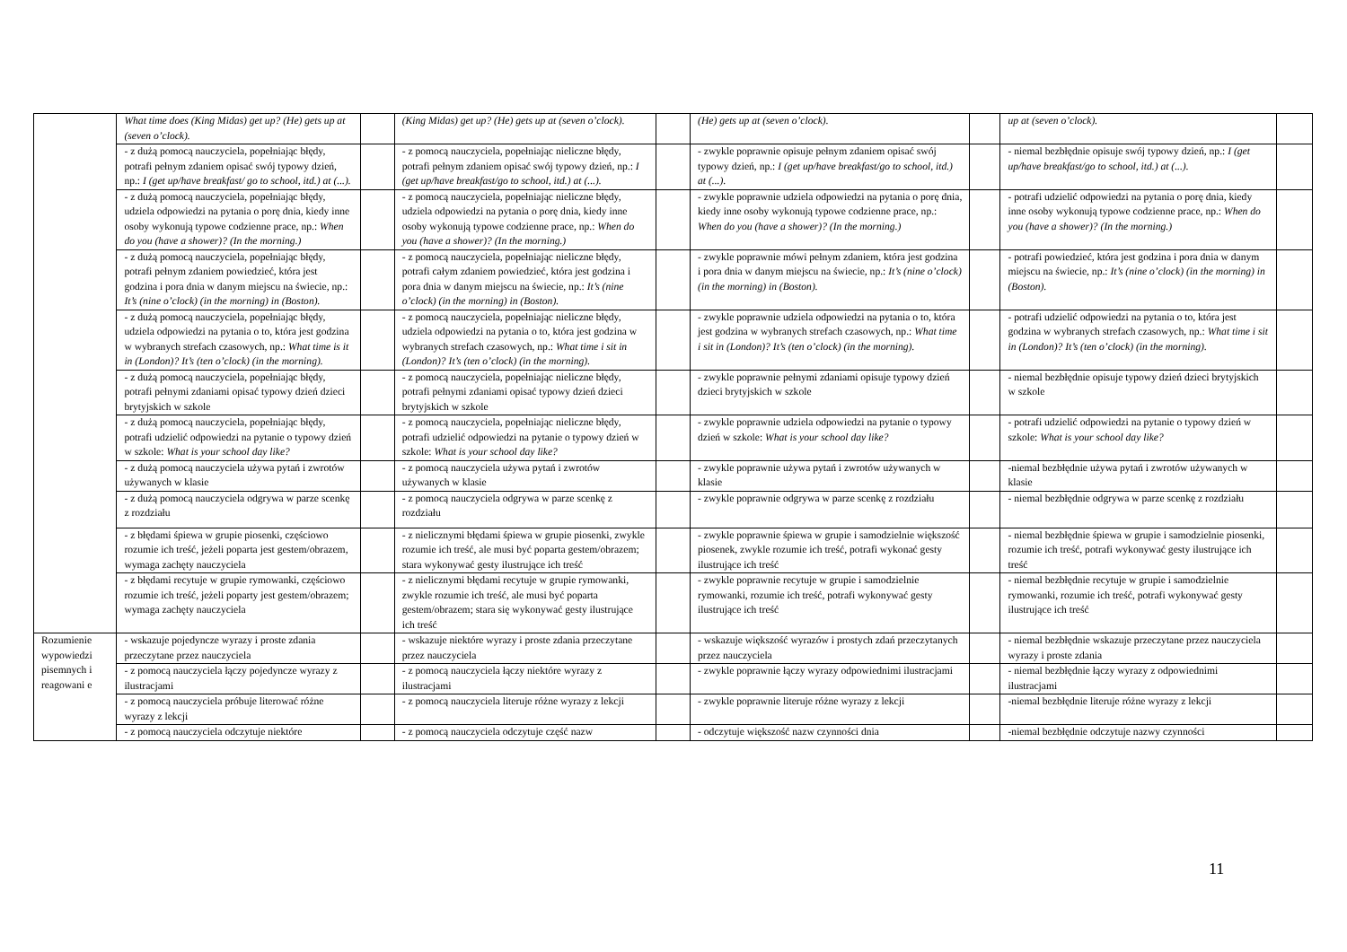| | What time does (King Midas) get up? (He) gets up at (seven o’clock). | | (King Midas) get up? (He) gets up at (seven o’clock). | | (He) gets up at (seven o’clock). | | up at (seven o’clock). | |
| | - z dużą pomocą nauczyciela, popełniając błędy, potrafi pełnym zdaniem opisać swój typowy dzień, np.: I (get up/have breakfast/ go to school, itd.) at (...). | | - z pomocą nauczyciela, popełniając nieliczne błędy, potrafi pełnym zdaniem opisać swój typowy dzień, np.: I (get up/have breakfast/go to school, itd.) at (...). | | - zwykle poprawnie opisuje pełnym zdaniem opisać swój typowy dzień, np.: I (get up/have breakfast/go to school, itd.) at (...). | | - niemal bezbłędnie opisuje swój typowy dzień, np.: I (get up/have breakfast/go to school, itd.) at (...). | |
| | - z dużą pomocą nauczyciela, popełniając błędy, udziela odpowiedzi na pytania o porę dnia, kiedy inne osoby wykonują typowe codzienne prace, np.: When do you (have a shower)? (In the morning.) | | - z pomocą nauczyciela, popełniając nieliczne błędy, udziela odpowiedzi na pytania o porę dnia, kiedy inne osoby wykonują typowe codzienne prace, np.: When do you (have a shower)? (In the morning.) | | - zwykle poprawnie udziela odpowiedzi na pytania o porę dnia, kiedy inne osoby wykonują typowe codzienne prace, np.: When do you (have a shower)? (In the morning.) | | - potrafi udzielić odpowiedzi na pytania o porę dnia, kiedy inne osoby wykonują typowe codzienne prace, np.: When do you (have a shower)? (In the morning.) | |
| | - z dużą pomocą nauczyciela, popełniając błędy, potrafi pełnym zdaniem powiedzieć, która jest godzina i pora dnia w danym miejscu na świecie, np.: It’s (nine o’clock) (in the morning) in (Boston). | | - z pomocą nauczyciela, popełniając nieliczne błędy, potrafi całym zdaniem powiedzieć, która jest godzina i pora dnia w danym miejscu na świecie, np.: It’s (nine o’clock) (in the morning) in (Boston). | | - zwykle poprawnie mówi pełnym zdaniem, która jest godzina i pora dnia w danym miejscu na świecie, np.: It’s (nine o’clock) (in the morning) in (Boston). | | - potrafi powiedzieć, która jest godzina i pora dnia w danym miejscu na świecie, np.: It’s (nine o’clock) (in the morning) in (Boston). | |
| | - z dużą pomocą nauczyciela, popełniając błędy, udziela odpowiedzi na pytania o to, która jest godzina w wybranych strefach czasowych, np.: What time is it in (London)? It’s (ten o’clock) (in the morning). | | - z pomocą nauczyciela, popełniając nieliczne błędy, udziela odpowiedzi na pytania o to, która jest godzina w wybranych strefach czasowych, np.: What time i sit in (London)? It’s (ten o’clock) (in the morning). | | - zwykle poprawnie udziela odpowiedzi na pytania o to, która jest godzina w wybranych strefach czasowych, np.: What time i sit in (London)? It’s (ten o’clock) (in the morning). | | - potrafi udzielić odpowiedzi na pytania o to, która jest godzina w wybranych strefach czasowych, np.: What time i sit in (London)? It’s (ten o’clock) (in the morning). | |
| | - z dużą pomocą nauczyciela, popełniając błędy, potrafi pełnymi zdaniami opisać typowy dzień dzieci brytyjskich w szkole | | - z pomocą nauczyciela, popełniając nieliczne błędy, potrafi pełnymi zdaniami opisać typowy dzień dzieci brytyjskich w szkole | | - zwykle poprawnie pełnymi zdaniami opisuje typowy dzień dzieci brytyjskich w szkole | | - niemal bezbłędnie opisuje typowy dzień dzieci brytyjskich w szkole | |
| | - z dużą pomocą nauczyciela, popełniając błędy, potrafi udzielić odpowiedzi na pytanie o typowy dzień w szkole: What is your school day like? | | - z pomocą nauczyciela, popełniając nieliczne błędy, potrafi udzielić odpowiedzi na pytanie o typowy dzień w szkole: What is your school day like? | | - zwykle poprawnie udziela odpowiedzi na pytanie o typowy dzień w szkole: What is your school day like? | | - potrafi udzielić odpowiedzi na pytanie o typowy dzień w szkole: What is your school day like? | |
| | - z dużą pomocą nauczyciela używa pytań i zwrotów używanych w klasie | | - z pomocą nauczyciela używa pytań i zwrotów używanych w klasie | | - zwykle poprawnie używa pytań i zwrotów używanych w klasie | | -niemal bezbłędnie używa pytań i zwrotów używanych w klasie | |
| | - z dużą pomocą nauczyciela odgrywa w parze scenkę z rozdziału | | - z pomocą nauczyciela odgrywa w parze scenkę z rozdziału | | - zwykle poprawnie odgrywa w parze scenkę z rozdziału | | - niemal bezbłędnie odgrywa w parze scenkę z rozdziału | |
| | - z błędami śpiewa w grupie piosenki, częściowo rozumie ich treść, jeżeli poparta jest gestem/obrazem, wymaga zachęty nauczyciela | | - z nielicznymi błędami śpiewa w grupie piosenki, zwykle rozumie ich treść, ale musi być poparta gestem/obrazem; stara wykonywać gesty ilustrujące ich treść | | - zwykle poprawnie śpiewa w grupie i samodzielnie większość piosenek, zwykle rozumie ich treść, potrafi wykonać gesty ilustrujące ich treść | | - niemal bezbłędnie śpiewa w grupie i samodzielnie piosenki, rozumie ich treść, potrafi wykonywać gesty ilustrujące ich treść | |
| | - z błędami recytuje w grupie rymowanki, częściowo rozumie ich treść, jeżeli poparty jest gestem/obrazem; wymaga zachęty nauczyciela | | - z nielicznymi błędami recytuje w grupie rymowanki, zwykle rozumie ich treść, ale musi być poparta gestem/obrazem; stara się wykonywać gesty ilustrujące ich treść | | - zwykle poprawnie recytuje w grupie i samodzielnie rymowanki, rozumie ich treść, potrafi wykonywać gesty ilustrujące ich treść | | - niemal bezbłędnie recytuje w grupie i samodzielnie rymowanki, rozumie ich treść, potrafi wykonywać gesty ilustrujące ich treść | |
| Rozumienie wypowiedzi pisemnych i reagowani e | - wskazuje pojedyncze wyrazy i proste zdania przeczytane przez nauczyciela | | - wskazuje niektóre wyrazy i proste zdania przeczytane przez nauczyciela | | - wskazuje większość wyrazów i prostych zdań przeczytanych przez nauczyciela | | - niemal bezbłędnie wskazuje przeczytane przez nauczyciela wyrazy i proste zdania | |
| | - z pomocą nauczyciela łączy pojedyncze wyrazy z ilustracjami | | - z pomocą nauczyciela łączy niektóre wyrazy z ilustracjami | | - zwykle poprawnie łączy wyrazy odpowiednimi ilustracjami | | - niemal bezbłędnie łączy wyrazy z odpowiednimi ilustracjami | |
| | - z pomocą nauczyciela próbuje literować różne wyrazy z lekcji | | - z pomocą nauczyciela literuje różne wyrazy z lekcji | | - zwykle poprawnie literuje różne wyrazy z lekcji | | -niemal bezbłędnie literuje różne wyrazy z lekcji | |
| | - z pomocą nauczyciela odczytuje niektóre | | - z pomocą nauczyciela odczytuje część nazw | | - odczytuje większość nazw czynności dnia | | -niemal bezbłędnie odczytuje nazwy czynności | |
11